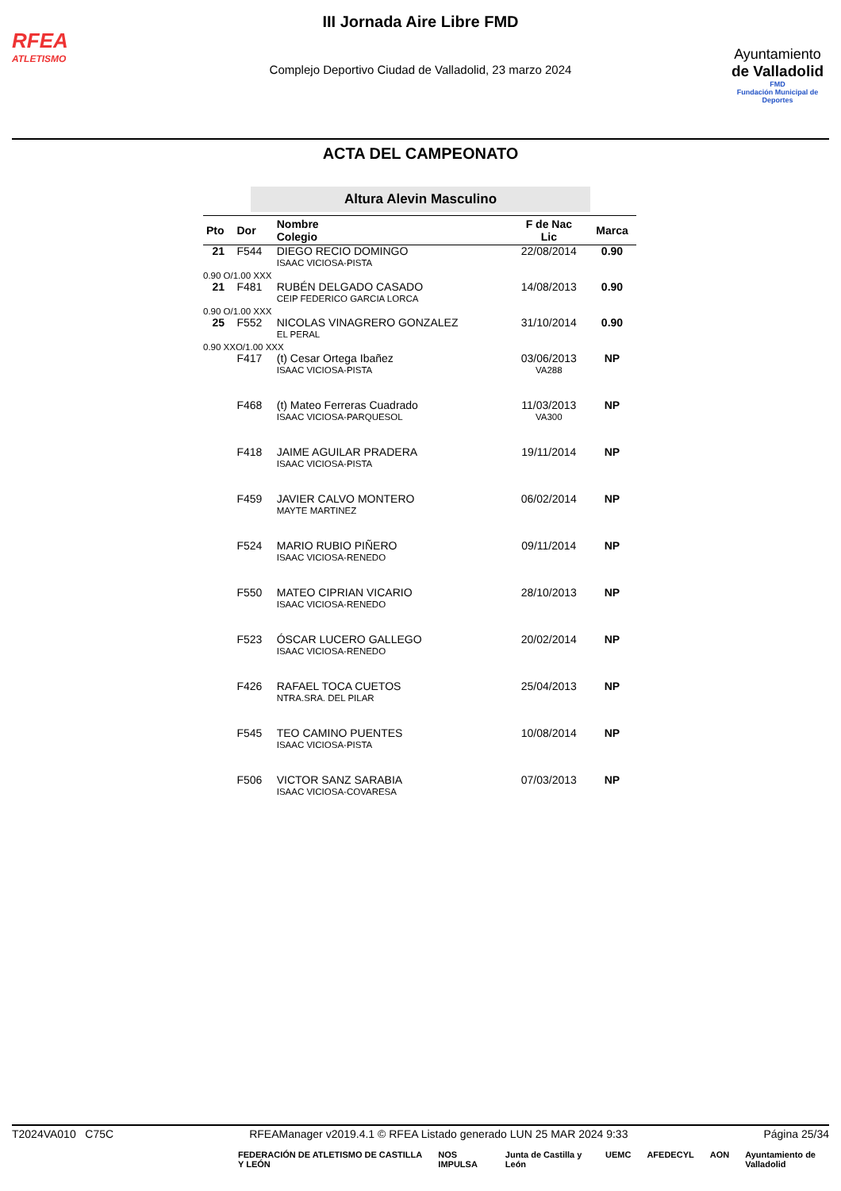RFEA
ATLETISMO
III Jornada Aire Libre FMD
Complejo Deportivo Ciudad de Valladolid, 23 marzo 2024
Ayuntamiento
de Valladolid
FMD
Fundación Municipal de Deportes
ACTA DEL CAMPEONATO
Altura Alevin Masculino
| Pto | Dor | Nombre Colegio | F de Nac Lic | Marca |
| --- | --- | --- | --- | --- |
| 21 | F544 | DIEGO RECIO DOMINGO ISAAC VICIOSA-PISTA | 22/08/2014 | 0.90 |
| 0.90 O/1.00 XXX | | | | |
| 21 | F481 | RUBÉN DELGADO CASADO CEIP FEDERICO GARCIA LORCA | 14/08/2013 | 0.90 |
| 0.90 O/1.00 XXX | | | | |
| 25 | F552 | NICOLAS VINAGRERO GONZALEZ EL PERAL | 31/10/2014 | 0.90 |
| 0.90 XXO/1.00 XXX | | | | |
| | F417 | (t) Cesar Ortega Ibañez ISAAC VICIOSA-PISTA | 03/06/2013 VA288 | NP |
| | F468 | (t) Mateo Ferreras Cuadrado ISAAC VICIOSA-PARQUESOL | 11/03/2013 VA300 | NP |
| | F418 | JAIME AGUILAR PRADERA ISAAC VICIOSA-PISTA | 19/11/2014 | NP |
| | F459 | JAVIER CALVO MONTERO MAYTE MARTINEZ | 06/02/2014 | NP |
| | F524 | MARIO RUBIO PIÑERO ISAAC VICIOSA-RENEDO | 09/11/2014 | NP |
| | F550 | MATEO CIPRIAN VICARIO ISAAC VICIOSA-RENEDO | 28/10/2013 | NP |
| | F523 | ÓSCAR LUCERO GALLEGO ISAAC VICIOSA-RENEDO | 20/02/2014 | NP |
| | F426 | RAFAEL TOCA CUETOS NTRA.SRA. DEL PILAR | 25/04/2013 | NP |
| | F545 | TEO CAMINO PUENTES ISAAC VICIOSA-PISTA | 10/08/2014 | NP |
| | F506 | VICTOR SANZ SARABIA ISAAC VICIOSA-COVARESA | 07/03/2013 | NP |
T2024VA010 C75C RFEAManager v2019.4.1 © RFEA Listado generado LUN 25 MAR 2024 9:33 Página 25/34
FEDERACIÓN DE ATLETISMO DE CASTILLA Y LEÓN NOS IMPULSA Junta de Castilla y León UEMC AFEDECYL AON Ayuntamiento de Valladolid